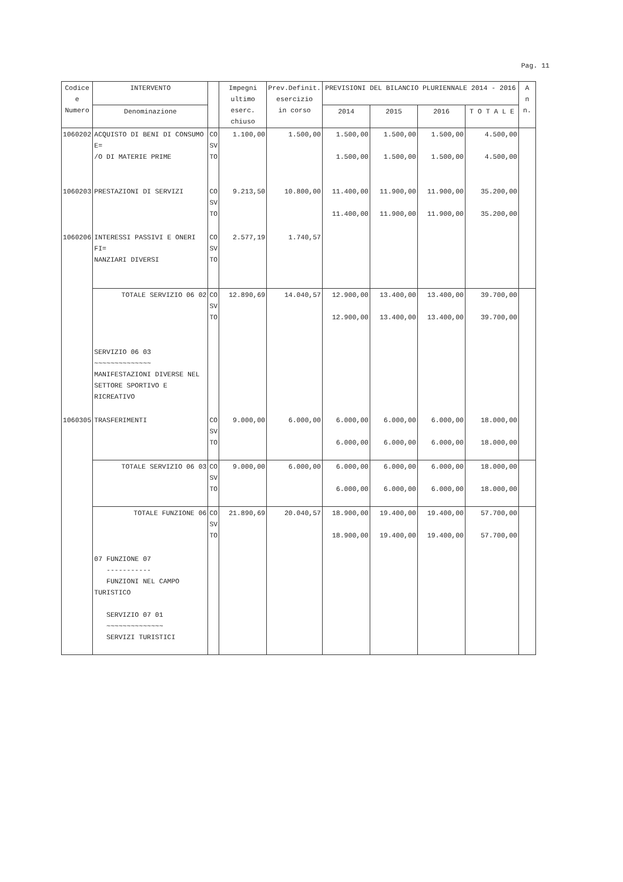Pag. 11
| Codice e Numero | INTERVENTO | | Impegni ultimo eserc. chiuso | Prev.Definit. esercizio in corso | PREVISIONI DEL BILANCIO PLURIENNALE 2014 - 2016 | | | | A n n. |
| --- | --- | --- | --- | --- | --- | --- | --- | --- | --- |
| | Denominazione | | | | 2014 | 2015 | 2016 | T O T A L E | |
| 1060202 | ACQUISTO DI BENI DI CONSUMO E= /O DI MATERIE PRIME | CO SV TO | 1.100,00 | 1.500,00 | 1.500,00 1.500,00 | 1.500,00 1.500,00 | 1.500,00 1.500,00 | 4.500,00 4.500,00 | |
| 1060203 | PRESTAZIONI DI SERVIZI | CO SV TO | 9.213,50 | 10.800,00 | 11.400,00 11.400,00 | 11.900,00 11.900,00 | 11.900,00 11.900,00 | 35.200,00 35.200,00 | |
| 1060206 | INTERESSI PASSIVI E ONERI FI= NANZIARI DIVERSI | CO SV TO | 2.577,19 | 1.740,57 | | | | | |
| | TOTALE SERVIZIO 06 02 | CO SV TO | 12.890,69 | 14.040,57 | 12.900,00 12.900,00 | 13.400,00 13.400,00 | 13.400,00 13.400,00 | 39.700,00 39.700,00 | |
| | SERVIZIO 06 03 ~~~~~~~~~~~~~~ MANIFESTAZIONI DIVERSE NEL SETTORE SPORTIVO E RICREATIVO | | | | | | | | |
| 1060305 | TRASFERIMENTI | CO SV TO | 9.000,00 | 6.000,00 | 6.000,00 6.000,00 | 6.000,00 6.000,00 | 6.000,00 6.000,00 | 18.000,00 18.000,00 | |
| | TOTALE SERVIZIO 06 03 | CO SV TO | 9.000,00 | 6.000,00 | 6.000,00 6.000,00 | 6.000,00 6.000,00 | 6.000,00 6.000,00 | 18.000,00 18.000,00 | |
| | TOTALE FUNZIONE 06 | CO SV TO | 21.890,69 | 20.040,57 | 18.900,00 18.900,00 | 19.400,00 19.400,00 | 19.400,00 19.400,00 | 57.700,00 57.700,00 | |
| | 07 FUNZIONE 07 ----------- FUNZIONI NEL CAMPO TURISTICO SERVIZIO 07 01 ~~~~~~~~~~~~~~ SERVIZI TURISTICI | | | | | | | | |